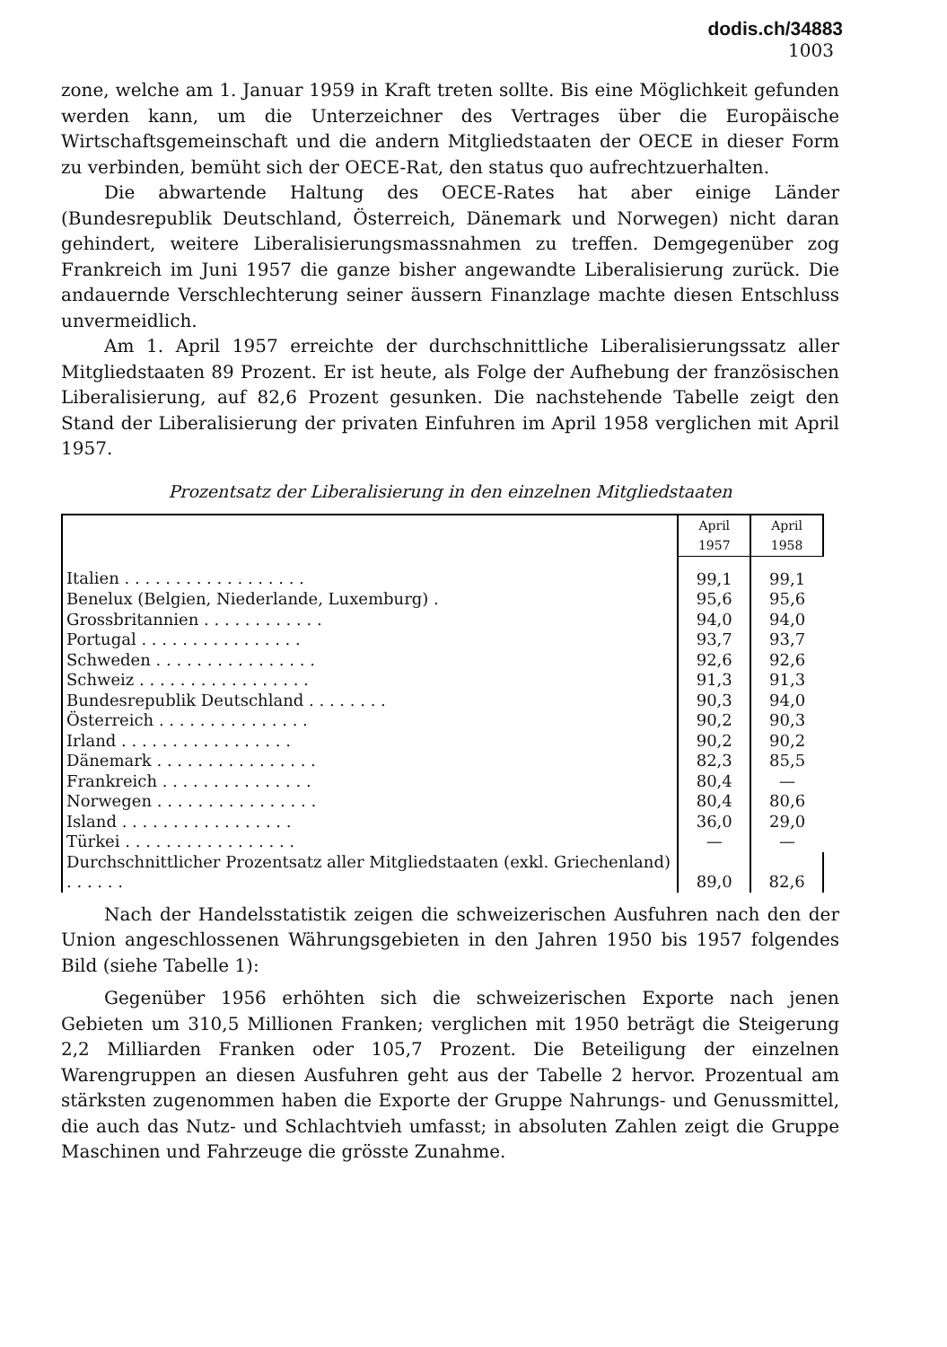dodis.ch/34883
1003
zone, welche am 1. Januar 1959 in Kraft treten sollte. Bis eine Möglichkeit gefunden werden kann, um die Unterzeichner des Vertrages über die Europäische Wirtschaftsgemeinschaft und die andern Mitgliedstaaten der OECE in dieser Form zu verbinden, bemüht sich der OECE-Rat, den status quo aufrechtzuerhalten.
Die abwartende Haltung des OECE-Rates hat aber einige Länder (Bundesrepublik Deutschland, Österreich, Dänemark und Norwegen) nicht daran gehindert, weitere Liberalisierungsmassnahmen zu treffen. Demgegenüber zog Frankreich im Juni 1957 die ganze bisher angewandte Liberalisierung zurück. Die andauernde Verschlechterung seiner äussern Finanzlage machte diesen Entschluss unvermeidlich.
Am 1. April 1957 erreichte der durchschnittliche Liberalisierungssatz aller Mitgliedstaaten 89 Prozent. Er ist heute, als Folge der Aufhebung der französischen Liberalisierung, auf 82,6 Prozent gesunken. Die nachstehende Tabelle zeigt den Stand der Liberalisierung der privaten Einfuhren im April 1958 verglichen mit April 1957.
Prozentsatz der Liberalisierung in den einzelnen Mitgliedstaaten
| | April 1957 | April 1958 |
| --- | --- | --- |
| Italien . . . . . . . . . . . . . . . . . . | 99,1 | 99,1 |
| Benelux (Belgien, Niederlande, Luxemburg) . | 95,6 | 95,6 |
| Grossbritannien . . . . . . . . . . . . | 94,0 | 94,0 |
| Portugal . . . . . . . . . . . . . . . . | 93,7 | 93,7 |
| Schweden . . . . . . . . . . . . . . . . | 92,6 | 92,6 |
| Schweiz . . . . . . . . . . . . . . . . . | 91,3 | 91,3 |
| Bundesrepublik Deutschland . . . . . . . . | 90,3 | 94,0 |
| Österreich . . . . . . . . . . . . . . . | 90,2 | 90,3 |
| Irland . . . . . . . . . . . . . . . . . | 90,2 | 90,2 |
| Dänemark . . . . . . . . . . . . . . . . | 82,3 | 85,5 |
| Frankreich . . . . . . . . . . . . . . . | 80,4 | — |
| Norwegen . . . . . . . . . . . . . . . . | 80,4 | 80,6 |
| Island . . . . . . . . . . . . . . . . . | 36,0 | 29,0 |
| Türkei . . . . . . . . . . . . . . . . . | — | — |
| Durchschnittlicher Prozentsatz aller Mitgliedstaaten (exkl. Griechenland) . . . . . . | 89,0 | 82,6 |
Nach der Handelsstatistik zeigen die schweizerischen Ausfuhren nach den der Union angeschlossenen Währungsgebieten in den Jahren 1950 bis 1957 folgendes Bild (siehe Tabelle 1):
Gegenüber 1956 erhöhten sich die schweizerischen Exporte nach jenen Gebieten um 310,5 Millionen Franken; verglichen mit 1950 beträgt die Steigerung 2,2 Milliarden Franken oder 105,7 Prozent. Die Beteiligung der einzelnen Warengruppen an diesen Ausfuhren geht aus der Tabelle 2 hervor. Prozentual am stärksten zugenommen haben die Exporte der Gruppe Nahrungs- und Genussmittel, die auch das Nutz- und Schlachtvieh umfasst; in absoluten Zahlen zeigt die Gruppe Maschinen und Fahrzeuge die grösste Zunahme.